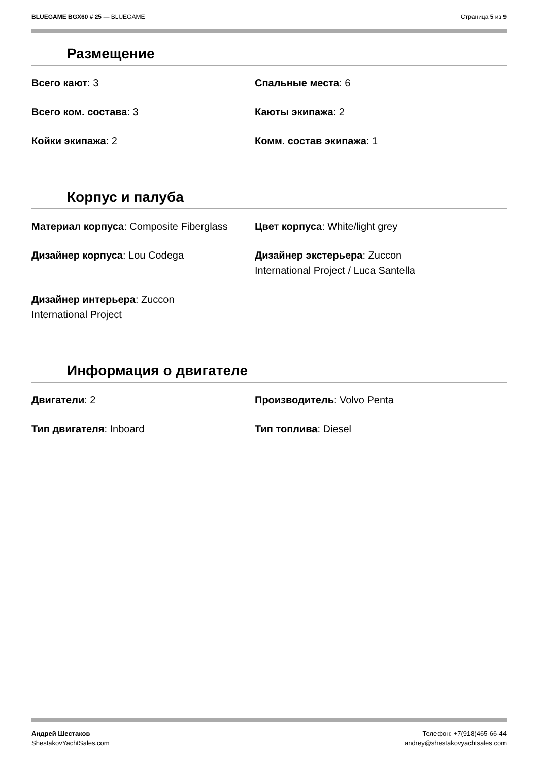BLUEGAME BGX60 # 25 — BLUEGAME Страница 5 из 9
Размещение
Всего кают: 3
Спальные места: 6
Всего ком. состава: 3
Каюты экипажа: 2
Койки экипажа: 2
Комм. состав экипажа: 1
Корпус и палуба
Материал корпуса: Composite Fiberglass
Цвет корпуса: White/light grey
Дизайнер корпуса: Lou Codega
Дизайнер экстерьера: Zuccon
International Project / Luca Santella
Дизайнер интерьера: Zuccon
International Project
Информация о двигателе
Двигатели: 2
Производитель: Volvo Penta
Тип двигателя: Inboard
Тип топлива: Diesel
Андрей Шестаков
ShestakovYachtSales.com
Телефон: +7(918)465-66-44
andrey@shestakovyachtsales.com